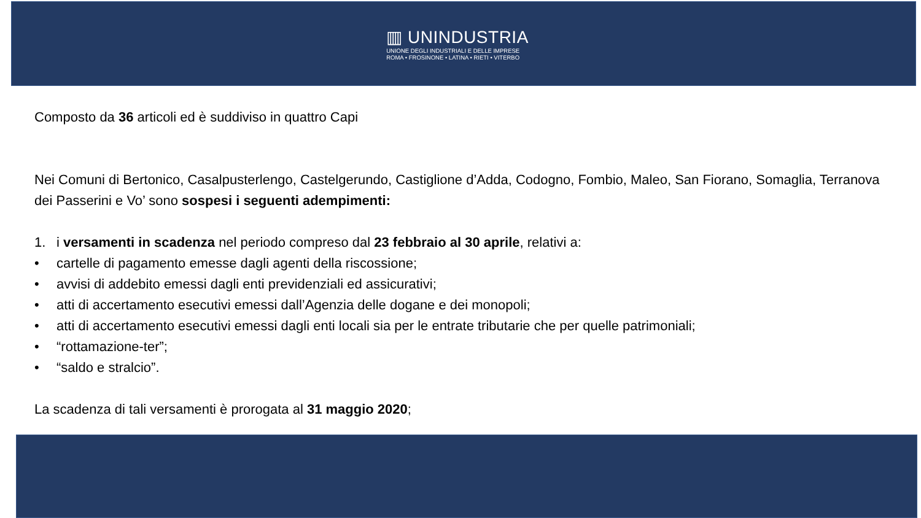▥ UNINDUSTRIA
UNIONE DEGLI INDUSTRIALI E DELLE IMPRESE
ROMA • FROSINONE • LATINA • RIETI • VITERBO
Composto da 36 articoli ed è suddiviso in quattro Capi
Nei Comuni di Bertonico, Casalpusterlengo, Castelgerundo, Castiglione d’Adda, Codogno, Fombio, Maleo, San Fiorano, Somaglia, Terranova dei Passerini e Vo’ sono sospesi i seguenti adempimenti:
1. i versamenti in scadenza nel periodo compreso dal 23 febbraio al 30 aprile, relativi a:
• cartelle di pagamento emesse dagli agenti della riscossione;
• avvisi di addebito emessi dagli enti previdenziali ed assicurativi;
• atti di accertamento esecutivi emessi dall’Agenzia delle dogane e dei monopoli;
• atti di accertamento esecutivi emessi dagli enti locali sia per le entrate tributarie che per quelle patrimoniali;
• “rottamazione-ter”;
• “saldo e stralcio”.
La scadenza di tali versamenti è prorogata al 31 maggio 2020;